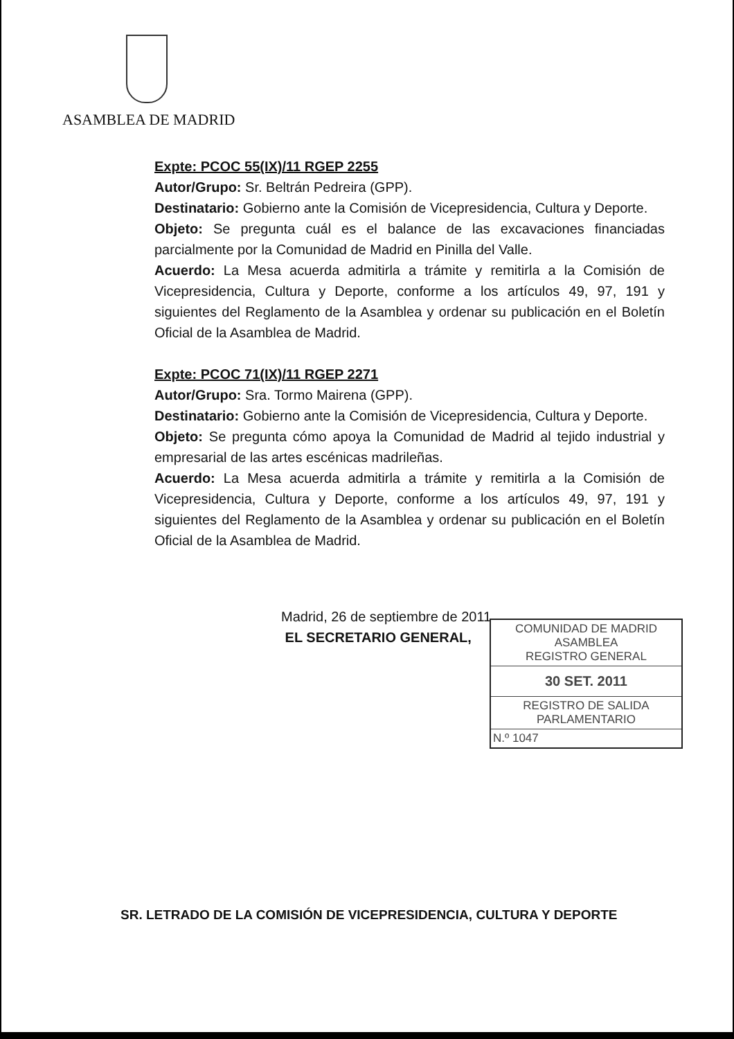ASAMBLEA DE MADRID
Expte: PCOC 55(IX)/11 RGEP 2255
Autor/Grupo: Sr. Beltrán Pedreira (GPP).
Destinatario: Gobierno ante la Comisión de Vicepresidencia, Cultura y Deporte.
Objeto: Se pregunta cuál es el balance de las excavaciones financiadas parcialmente por la Comunidad de Madrid en Pinilla del Valle.
Acuerdo: La Mesa acuerda admitirla a trámite y remitirla a la Comisión de Vicepresidencia, Cultura y Deporte, conforme a los artículos 49, 97, 191 y siguientes del Reglamento de la Asamblea y ordenar su publicación en el Boletín Oficial de la Asamblea de Madrid.
Expte: PCOC 71(IX)/11 RGEP 2271
Autor/Grupo: Sra. Tormo Mairena (GPP).
Destinatario: Gobierno ante la Comisión de Vicepresidencia, Cultura y Deporte.
Objeto: Se pregunta cómo apoya la Comunidad de Madrid al tejido industrial y empresarial de las artes escénicas madrileñas.
Acuerdo: La Mesa acuerda admitirla a trámite y remitirla a la Comisión de Vicepresidencia, Cultura y Deporte, conforme a los artículos 49, 97, 191 y siguientes del Reglamento de la Asamblea y ordenar su publicación en el Boletín Oficial de la Asamblea de Madrid.
Madrid, 26 de septiembre de 2011
EL SECRETARIO GENERAL,
COMUNIDAD DE MADRID
ASAMBLEA
REGISTRO GENERAL
30 SET. 2011
REGISTRO DE SALIDA
PARLAMENTARIO
N.º 1047
SR. LETRADO DE LA COMISIÓN DE VICEPRESIDENCIA, CULTURA Y DEPORTE